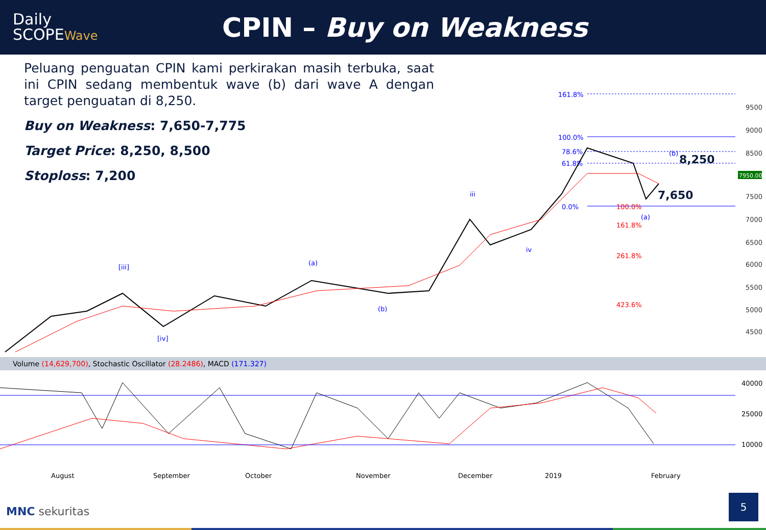Daily
SCOPEWave
CPIN – Buy on Weakness
Peluang penguatan CPIN kami perkirakan masih terbuka, saat ini CPIN sedang membentuk wave (b) dari wave A dengan target penguatan di 8,250.
Buy on Weakness: 7,650-7,775
Target Price: 8,250, 8,500
Stoploss: 7,200
9500
9000
8500
7500
7000
6500
6000
5500
5000
4500
161.8%
100.0%
78.6%
61.8%
0.0%
(b)
(a)
iii
iv
[iii]
(a)
(b)
[iv]
100.0%
161.8%
261.8%
423.6%
8,250
7,650
7950.00
40000
25000
10000
August
September
October
November
December
2019
February
Volume (14,629,700), Stochastic Oscillator (28.2486), MACD (171.327)
MNC sekuritas
5